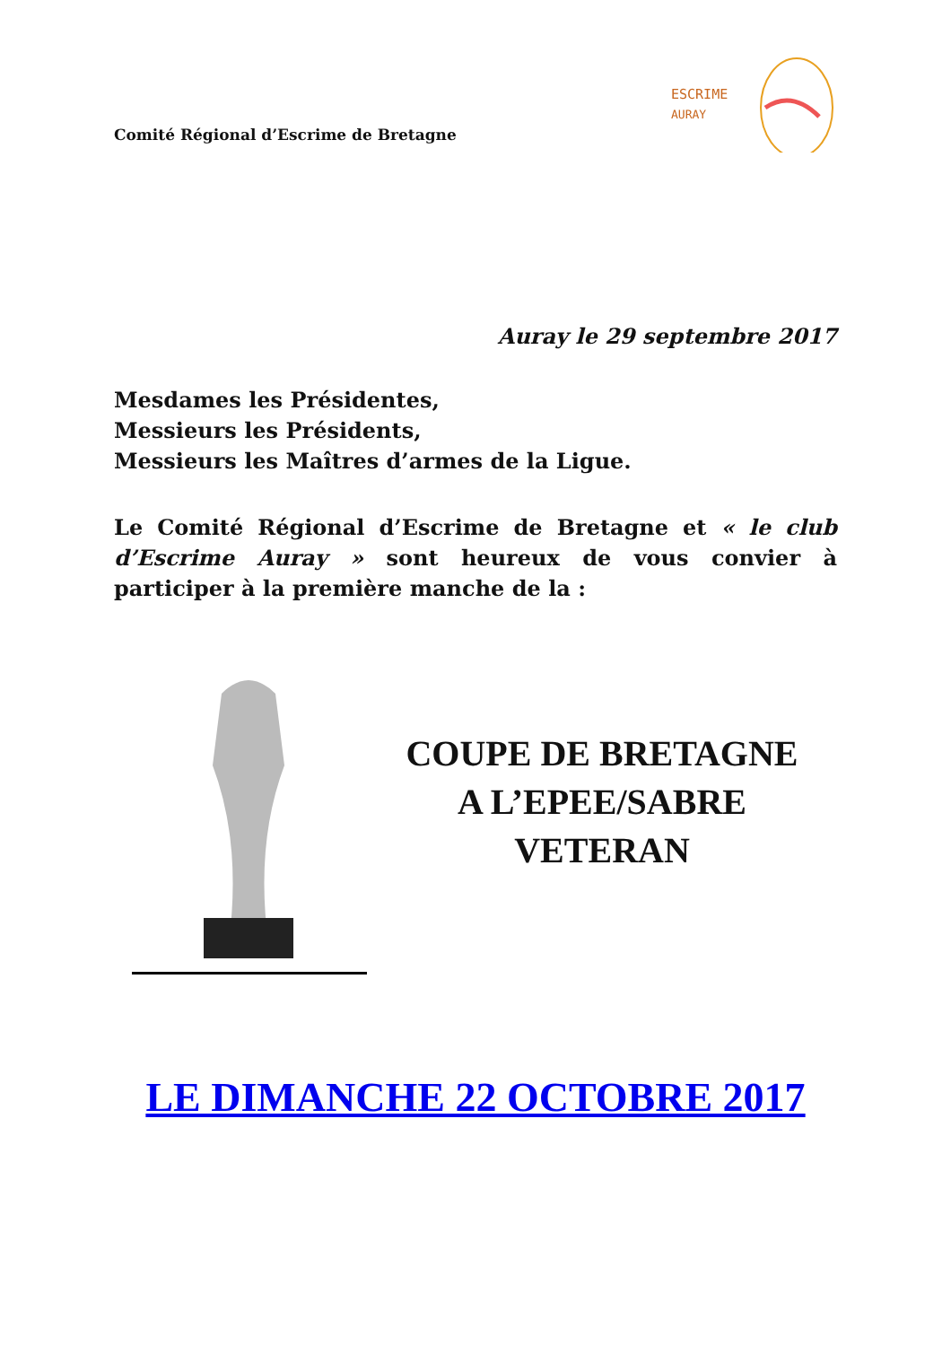Comité Régional d’Escrime de Bretagne
ESCRIME
AURAY
Auray le 29 septembre 2017
Mesdames les Présidentes,
Messieurs les Présidents,
Messieurs les Maîtres d’armes de la Ligue.
Le Comité Régional d’Escrime de Bretagne et « le club d’Escrime Auray » sont heureux de vous convier à participer à la première manche de la :
COUPE DE BRETAGNE
A L’EPEE/SABRE
VETERAN
LE DIMANCHE 22 OCTOBRE 2017